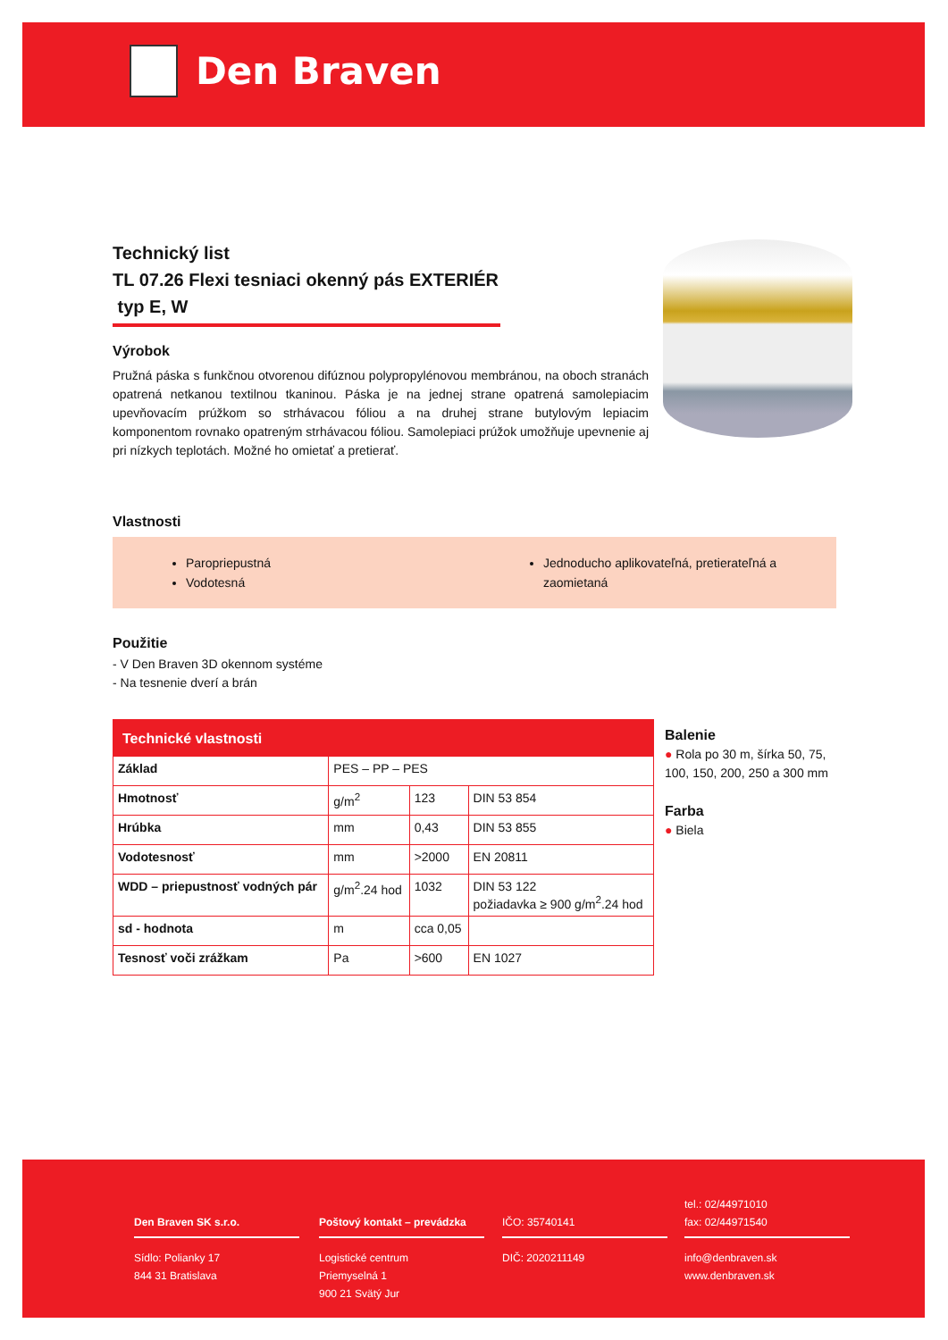Den Braven
Technický list
TL 07.26 Flexi tesniaci okenný pás EXTERIÉR
typ E, W
Výrobok
Pružná páska s funkčnou otvorenou difúznou polypropylénovou membránou, na oboch stranách opatrená netkanou textilnou tkaninou. Páska je na jednej strane opatrená samolepiacim upevňovacím prúžkom so strhávacou fóliou a na druhej strane butylovým lepiacim komponentom rovnako opatreným strhávacou fóliou. Samolepiaci prúžok umožňuje upevnenie aj pri nízkych teplotách. Možné ho omietať a pretierať.
Vlastnosti
Paropriepustná
Vodotesná
Jednoducho aplikovateľná, pretierateľná a zaomietaná
Použitie
- V Den Braven 3D okennom systéme
- Na tesnenie dverí a brán
| Technické vlastnosti | | | |
| --- | --- | --- | --- |
| Základ | PES – PP – PES | | |
| Hmotnosť | g/m<sup>2</sup> | 123 | DIN 53 854 |
| Hrúbka | mm | 0,43 | DIN 53 855 |
| Vodotesnosť | mm | >2000 | EN 20811 |
| WDD – priepustnosť vodných pár | g/m<sup>2</sup>.24 hod | 1032 | DIN 53 122 požiadavka ≥ 900 g/m<sup>2</sup>.24 hod |
| sd - hodnota | m | cca 0,05 | |
| Tesnosť voči zrážkam | Pa | >600 | EN 1027 |
Balenie
● Rola po 30 m, šírka 50, 75, 100, 150, 200, 250 a 300 mm
Farba
● Biela
Den Braven SK s.r.o.
Sídlo: Polianky 17
844 31 Bratislava
Poštový kontakt – prevádzka
Logistické centrum
Priemyselná 1
900 21 Svätý Jur
IČO: 35740141
DIČ: 2020211149
tel.: 02/44971010
fax: 02/44971540
info@denbraven.sk
www.denbraven.sk